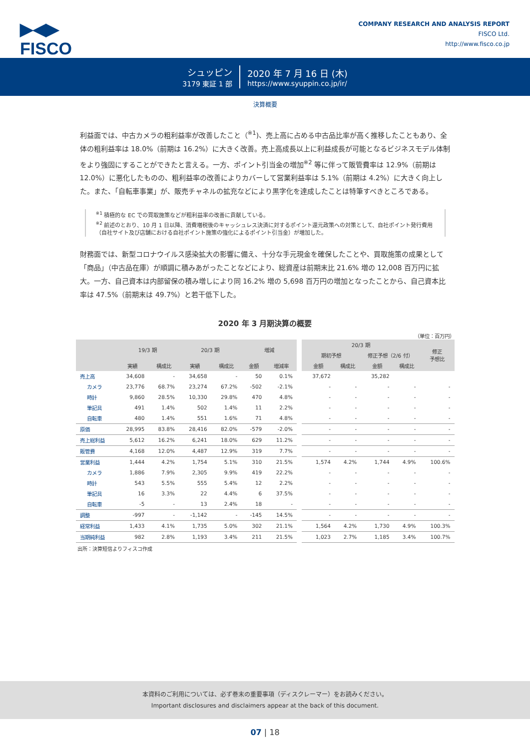▶◀▶
FISCO
COMPANY RESEARCH AND ANALYSIS REPORT
FISCO Ltd.
http://www.fisco.co.jp
シュッピン
3179 東証 1 部
2020 年 7 月 16 日 (木)
https://www.syuppin.co.jp/ir/
決算概要
利益面では、中古カメラの粗利益率が改善したこと（<sup>※1</sup>)、売上高に占める中古品比率が高く推移したこともあり、全体の粗利益率は 18.0%（前期は 16.2%）に大きく改善。売上高成長以上に利益成長が可能となるビジネスモデル体制をより強固にすることができたと言える。一方、ポイント引当金の増加<sup>※2</sup> 等に伴って販管費率は 12.9%（前期は 12.0%）に悪化したものの、粗利益率の改善によりカバーして営業利益率は 5.1%（前期は 4.2%）に大きく向上した。また、「自転車事業」が、販売チャネルの拡充などにより黒字化を達成したことは特筆すべきところである。
<sup>※1</sup> 積極的な EC での買取施策などが粗利益率の改善に貢献している。
<sup>※2</sup> 前述のとおり、10 月 1 日以降、消費増税後のキャッシュレス決済に対するポイント還元政策への対策として、自社ポイント発行費用（自社サイト及び店舗における自社ポイント施策の強化によるポイント引当金）が増加した。
財務面では、新型コロナウイルス感染拡大の影響に備え、十分な手元現金を確保したことや、買取施策の成果として「商品」（中古品在庫）が順調に積みあがったことなどにより、総資産は前期末比 21.6% 増の 12,008 百万円に拡大。一方、自己資本は内部留保の積み増しにより同 16.2% 増の 5,698 百万円の増加となったことから、自己資本比率は 47.5%（前期末は 49.7%）と若干低下した。
2020 年 3 月期決算の概要
（単位：百万円）
| | 19/3 期 | | 20/3 期 | | 増減 | | 20/3 期 | | | | 修正 予想比 |
| --- | --- | --- | --- | --- | --- | --- | --- | --- | --- | --- | --- |
| | | | | | | | 期初予想 | | 修正予想（2/6 付） | | |
| | 実績 | 構成比 | 実績 | 構成比 | 金額 | 増減率 | 金額 | 構成比 | 金額 | 構成比 | |
| 売上高 | 34,608 | - | 34,658 | - | 50 | 0.1% | 37,672 | | 35,282 | | |
| カメラ | 23,776 | 68.7% | 23,274 | 67.2% | -502 | -2.1% | - | - | - | - | - |
| 時計 | 9,860 | 28.5% | 10,330 | 29.8% | 470 | 4.8% | - | - | - | - | - |
| 筆記具 | 491 | 1.4% | 502 | 1.4% | 11 | 2.2% | - | - | - | - | - |
| 自転車 | 480 | 1.4% | 551 | 1.6% | 71 | 4.8% | - | - | - | - | - |
| 原価 | 28,995 | 83.8% | 28,416 | 82.0% | -579 | -2.0% | - | - | - | - | - |
| 売上総利益 | 5,612 | 16.2% | 6,241 | 18.0% | 629 | 11.2% | - | - | - | - | - |
| 販管費 | 4,168 | 12.0% | 4,487 | 12.9% | 319 | 7.7% | - | - | - | - | - |
| 営業利益 | 1,444 | 4.2% | 1,754 | 5.1% | 310 | 21.5% | 1,574 | 4.2% | 1,744 | 4.9% | 100.6% |
| カメラ | 1,886 | 7.9% | 2,305 | 9.9% | 419 | 22.2% | - | - | - | - | - |
| 時計 | 543 | 5.5% | 555 | 5.4% | 12 | 2.2% | - | - | - | - | - |
| 筆記具 | 16 | 3.3% | 22 | 4.4% | 6 | 37.5% | - | - | - | - | - |
| 自転車 | -5 | - | 13 | 2.4% | 18 | - | - | - | - | - | - |
| 調整 | -997 | - | -1,142 | - | -145 | 14.5% | - | - | - | - | - |
| 経常利益 | 1,433 | 4.1% | 1,735 | 5.0% | 302 | 21.1% | 1,564 | 4.2% | 1,730 | 4.9% | 100.3% |
| 当期純利益 | 982 | 2.8% | 1,193 | 3.4% | 211 | 21.5% | 1,023 | 2.7% | 1,185 | 3.4% | 100.7% |
出所：決算短信よりフィスコ作成
本資料のご利用については、必ず巻末の重要事項（ディスクレーマー）をお読みください。
Important disclosures and disclaimers appear at the back of this document.
07 | 18